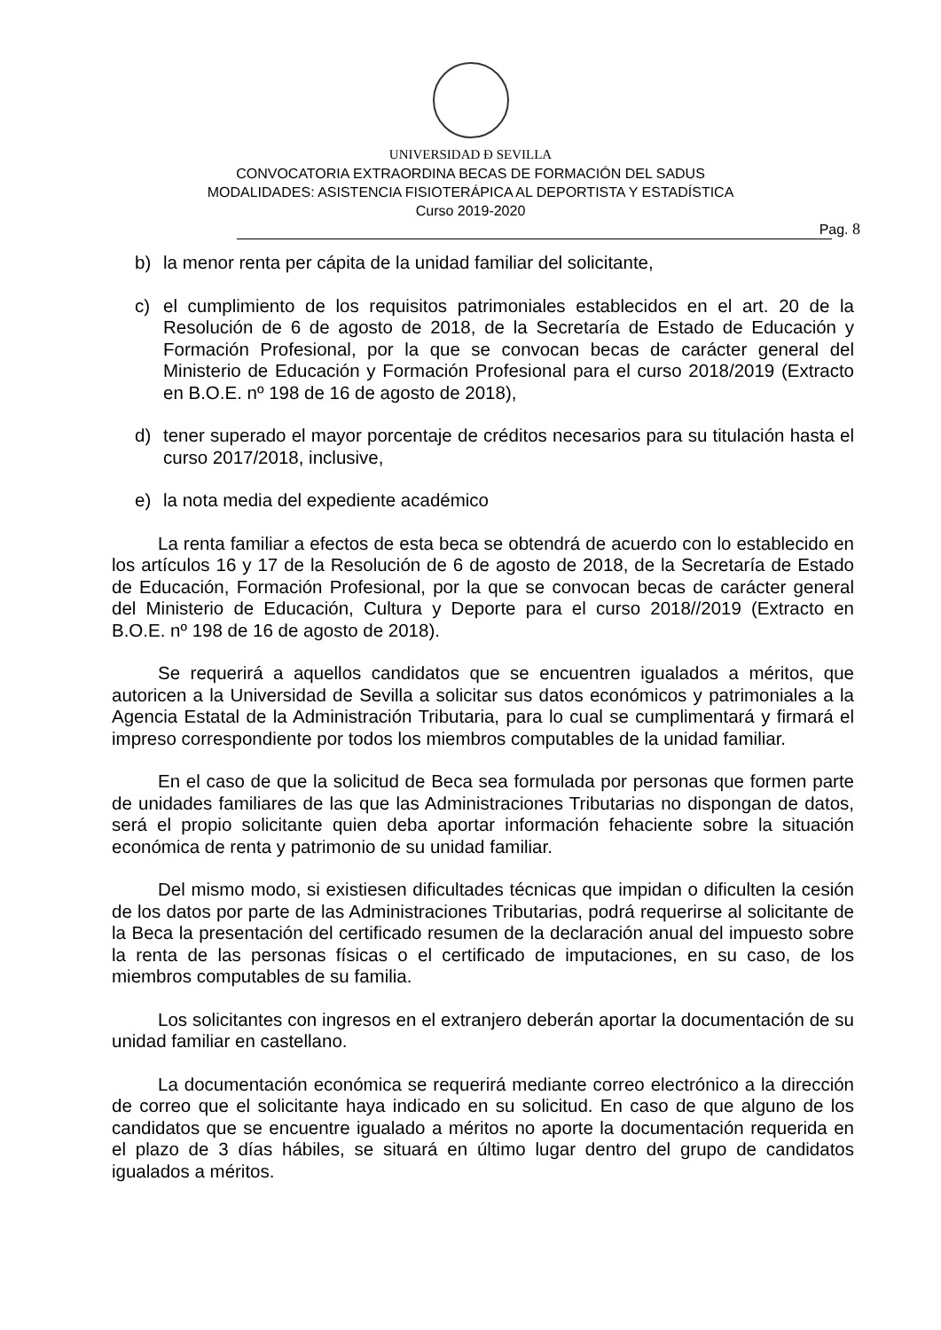UNIVERSIDAD Ð SEVILLA
CONVOCATORIA EXTRAORDINA BECAS DE FORMACIÓN DEL SADUS
MODALIDADES: ASISTENCIA FISIOTERÁPICA AL DEPORTISTA Y ESTADÍSTICA
Curso 2019-2020
Pag. 8
b) la menor renta per cápita de la unidad familiar del solicitante,
c) el cumplimiento de los requisitos patrimoniales establecidos en el art. 20 de la Resolución de 6 de agosto de 2018, de la Secretaría de Estado de Educación y Formación Profesional, por la que se convocan becas de carácter general del Ministerio de Educación y Formación Profesional para el curso 2018/2019 (Extracto en B.O.E. nº 198 de 16 de agosto de 2018),
d) tener superado el mayor porcentaje de créditos necesarios para su titulación hasta el curso 2017/2018, inclusive,
e) la nota media del expediente académico
La renta familiar a efectos de esta beca se obtendrá de acuerdo con lo establecido en los artículos 16 y 17 de la Resolución de 6 de agosto de 2018, de la Secretaría de Estado de Educación, Formación Profesional, por la que se convocan becas de carácter general del Ministerio de Educación, Cultura y Deporte para el curso 2018//2019 (Extracto en B.O.E. nº 198 de 16 de agosto de 2018).
Se requerirá a aquellos candidatos que se encuentren igualados a méritos, que autoricen a la Universidad de Sevilla a solicitar sus datos económicos y patrimoniales a la Agencia Estatal de la Administración Tributaria, para lo cual se cumplimentará y firmará el impreso correspondiente por todos los miembros computables de la unidad familiar.
En el caso de que la solicitud de Beca sea formulada por personas que formen parte de unidades familiares de las que las Administraciones Tributarias no dispongan de datos, será el propio solicitante quien deba aportar información fehaciente sobre la situación económica de renta y patrimonio de su unidad familiar.
Del mismo modo, si existiesen dificultades técnicas que impidan o dificulten la cesión de los datos por parte de las Administraciones Tributarias, podrá requerirse al solicitante de la Beca la presentación del certificado resumen de la declaración anual del impuesto sobre la renta de las personas físicas o el certificado de imputaciones, en su caso, de los miembros computables de su familia.
Los solicitantes con ingresos en el extranjero deberán aportar la documentación de su unidad familiar en castellano.
La documentación económica se requerirá mediante correo electrónico a la dirección de correo que el solicitante haya indicado en su solicitud. En caso de que alguno de los candidatos que se encuentre igualado a méritos no aporte la documentación requerida en el plazo de 3 días hábiles, se situará en último lugar dentro del grupo de candidatos igualados a méritos.